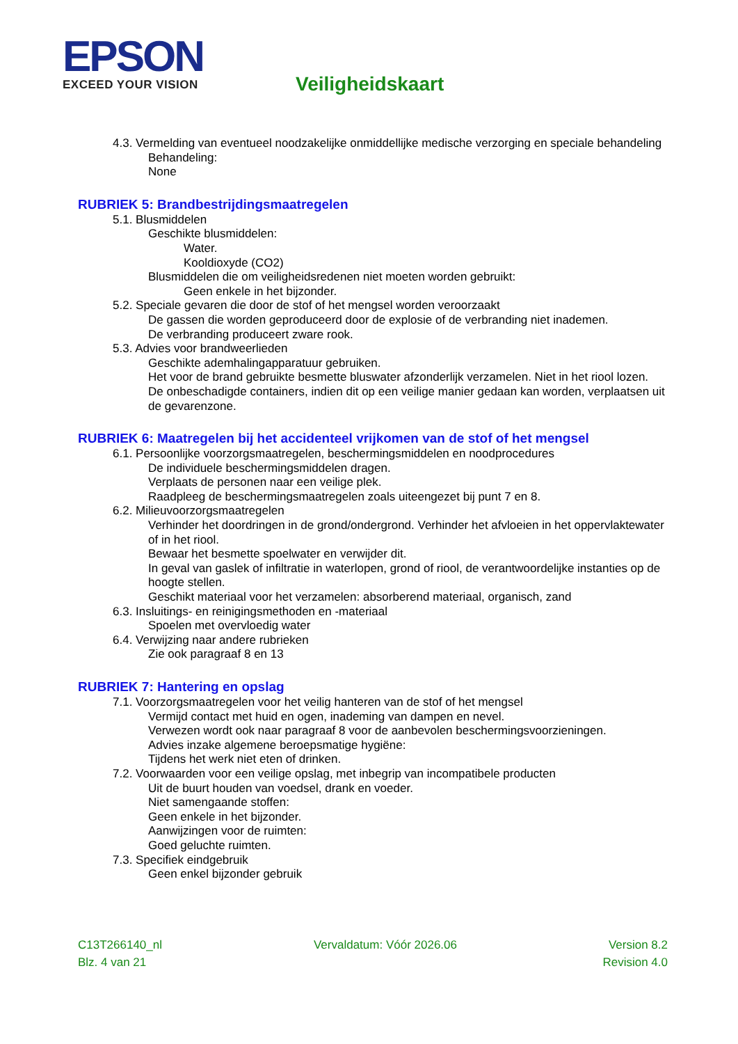EPSON
EXCEED YOUR VISION
Veiligheidskaart
4.3. Vermelding van eventueel noodzakelijke onmiddellijke medische verzorging en speciale behandeling
Behandeling:
None
RUBRIEK 5: Brandbestrijdingsmaatregelen
5.1. Blusmiddelen
Geschikte blusmiddelen:
Water.
Kooldioxyde (CO2)
Blusmiddelen die om veiligheidsredenen niet moeten worden gebruikt:
Geen enkele in het bijzonder.
5.2. Speciale gevaren die door de stof of het mengsel worden veroorzaakt
De gassen die worden geproduceerd door de explosie of de verbranding niet inademen.
De verbranding produceert zware rook.
5.3. Advies voor brandweerlieden
Geschikte ademhalingapparatuur gebruiken.
Het voor de brand gebruikte besmette bluswater afzonderlijk verzamelen. Niet in het riool lozen.
De onbeschadigde containers, indien dit op een veilige manier gedaan kan worden, verplaatsen uit de gevarenzone.
RUBRIEK 6: Maatregelen bij het accidenteel vrijkomen van de stof of het mengsel
6.1. Persoonlijke voorzorgsmaatregelen, beschermingsmiddelen en noodprocedures
De individuele beschermingsmiddelen dragen.
Verplaats de personen naar een veilige plek.
Raadpleeg de beschermingsmaatregelen zoals uiteengezet bij punt 7 en 8.
6.2. Milieuvoorzorgsmaatregelen
Verhinder het doordringen in de grond/ondergrond. Verhinder het afvloeien in het oppervlaktewater of in het riool.
Bewaar het besmette spoelwater en verwijder dit.
In geval van gaslek of infiltratie in waterlopen, grond of riool, de verantwoordelijke instanties op de hoogte stellen.
Geschikt materiaal voor het verzamelen: absorberend materiaal, organisch, zand
6.3. Insluitings- en reinigingsmethoden en -materiaal
Spoelen met overvloedig water
6.4. Verwijzing naar andere rubrieken
Zie ook paragraaf 8 en 13
RUBRIEK 7: Hantering en opslag
7.1. Voorzorgsmaatregelen voor het veilig hanteren van de stof of het mengsel
Vermijd contact met huid en ogen, inademing van dampen en nevel.
Verwezen wordt ook naar paragraaf 8 voor de aanbevolen beschermingsvoorzieningen.
Advies inzake algemene beroepsmatige hygiëne:
Tijdens het werk niet eten of drinken.
7.2. Voorwaarden voor een veilige opslag, met inbegrip van incompatibele producten
Uit de buurt houden van voedsel, drank en voeder.
Niet samengaande stoffen:
Geen enkele in het bijzonder.
Aanwijzingen voor de ruimten:
Goed geluchte ruimten.
7.3. Specifiek eindgebruik
Geen enkel bijzonder gebruik
C13T266140_nl Vervaldatum: Vóór 2026.06 Version 8.2
Blz. 4 van 21 Revision 4.0